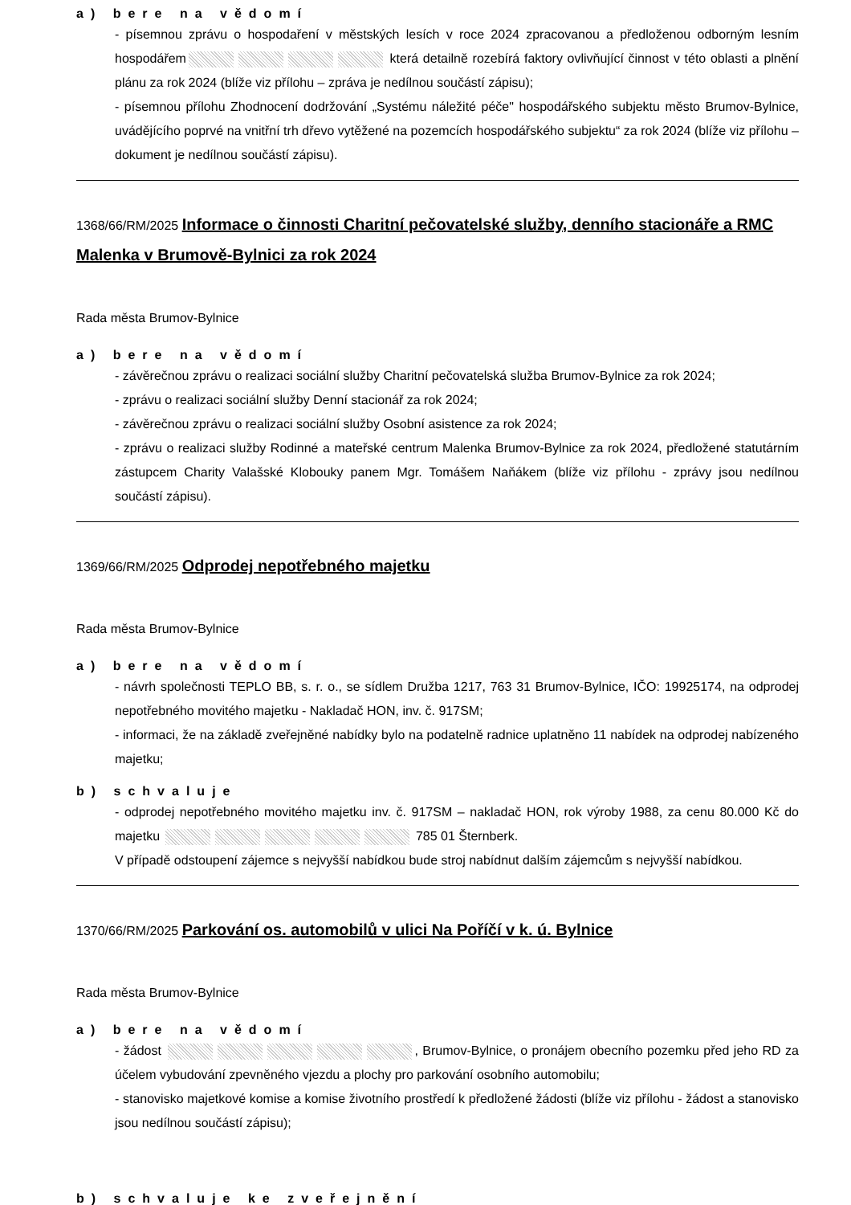a) bere na vědomí
- písemnou zprávu o hospodaření v městských lesích v roce 2024 zpracovanou a předloženou odborným lesním hospodářem která detailně rozebírá faktory ovlivňující činnost v této oblasti a plnění plánu za rok 2024 (blíže viz přílohu – zpráva je nedílnou součástí zápisu);
- písemnou přílohu Zhodnocení dodržování „Systému náležité péče" hospodářského subjektu město Brumov-Bylnice, uvádějícího poprvé na vnitřní trh dřevo vytěžené na pozemcích hospodářského subjektu“ za rok 2024 (blíže viz přílohu – dokument je nedílnou součástí zápisu).
1368/66/RM/2025 Informace o činnosti Charitní pečovatelské služby, denního stacionáře a RMC Malenka v Brumově-Bylnici za rok 2024
Rada města Brumov-Bylnice
a) bere na vědomí
- závěrečnou zprávu o realizaci sociální služby Charitní pečovatelská služba Brumov-Bylnice za rok 2024;
- zprávu o realizaci sociální služby Denní stacionář za rok 2024;
- závěrečnou zprávu o realizaci sociální služby Osobní asistence za rok 2024;
- zprávu o realizaci služby Rodinné a mateřské centrum Malenka Brumov-Bylnice za rok 2024, předložené statutárním zástupcem Charity Valašské Klobouky panem Mgr. Tomášem Naňákem (blíže viz přílohu - zprávy jsou nedílnou součástí zápisu).
1369/66/RM/2025 Odprodej nepotřebného majetku
Rada města Brumov-Bylnice
a) bere na vědomí
- návrh společnosti TEPLO BB, s. r. o., se sídlem Družba 1217, 763 31 Brumov-Bylnice, IČO: 19925174, na odprodej nepotřebného movitého majetku - Nakladač HON, inv. č. 917SM;
- informaci, že na základě zveřejněné nabídky bylo na podatelně radnice uplatněno 11 nabídek na odprodej nabízeného majetku;
b) schvaluje
- odprodej nepotřebného movitého majetku inv. č. 917SM – nakladač HON, rok výroby 1988, za cenu 80.000 Kč do majetku 785 01 Šternberk.
V případě odstoupení zájemce s nejvyšší nabídkou bude stroj nabídnut dalším zájemcům s nejvyšší nabídkou.
1370/66/RM/2025 Parkování os. automobilů v ulici Na Poříčí v k. ú. Bylnice
Rada města Brumov-Bylnice
a) bere na vědomí
- žádost , Brumov-Bylnice, o pronájem obecního pozemku před jeho RD za účelem vybudování zpevněného vjezdu a plochy pro parkování osobního automobilu;
- stanovisko majetkové komise a komise životního prostředí k předložené žádosti (blíže viz přílohu - žádost a stanovisko jsou nedílnou součástí zápisu);
b) schvaluje ke zveřejnění